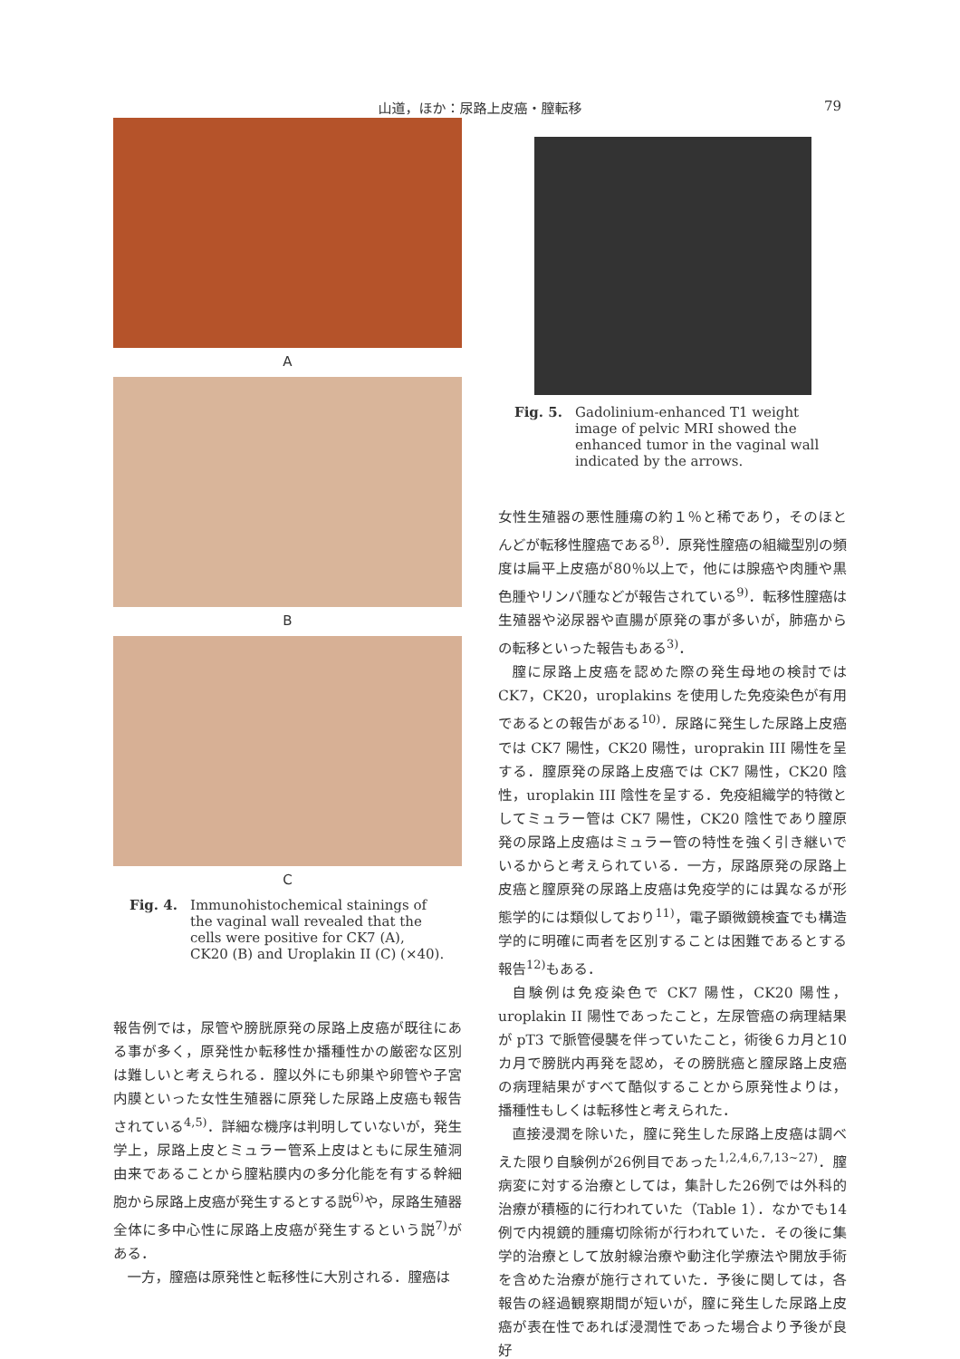山道，ほか：尿路上皮癌・膣転移 79
A
B
C
Fig. 4. Immunohistochemical stainings of the vaginal wall revealed that the cells were positive for CK7 (A), CK20 (B) and Uroplakin II (C) (×40).
報告例では，尿管や膀胱原発の尿路上皮癌が既往にある事が多く，原発性か転移性か播種性かの厳密な区別は難しいと考えられる．膣以外にも卵巣や卵管や子宮内膜といった女性生殖器に原発した尿路上皮癌も報告されている<sup>4,5)</sup>．詳細な機序は判明していないが，発生学上，尿路上皮とミュラー管系上皮はともに尿生殖洞由来であることから膣粘膜内の多分化能を有する幹細胞から尿路上皮癌が発生するとする説<sup>6)</sup>や，尿路生殖器全体に多中心性に尿路上皮癌が発生するという説<sup>7)</sup>がある．
一方，膣癌は原発性と転移性に大別される．膣癌は
Fig. 5. Gadolinium-enhanced T1 weight image of pelvic MRI showed the enhanced tumor in the vaginal wall indicated by the arrows.
女性生殖器の悪性腫瘍の約１％と稀であり，そのほとんどが転移性膣癌である<sup>8)</sup>．原発性膣癌の組織型別の頻度は扁平上皮癌が80％以上で，他には腺癌や肉腫や黒色腫やリンパ腫などが報告されている<sup>9)</sup>．転移性膣癌は生殖器や泌尿器や直腸が原発の事が多いが，肺癌からの転移といった報告もある<sup>3)</sup>．
膣に尿路上皮癌を認めた際の発生母地の検討ではCK7，CK20，uroplakins を使用した免疫染色が有用であるとの報告がある<sup>10)</sup>．尿路に発生した尿路上皮癌では CK7 陽性，CK20 陽性，uroprakin III 陽性を呈する．膣原発の尿路上皮癌では CK7 陽性，CK20 陰性，uroplakin III 陰性を呈する．免疫組織学的特徴としてミュラー管は CK7 陽性，CK20 陰性であり膣原発の尿路上皮癌はミュラー管の特性を強く引き継いでいるからと考えられている．一方，尿路原発の尿路上皮癌と膣原発の尿路上皮癌は免疫学的には異なるが形態学的には類似しており<sup>11)</sup>，電子顕微鏡検査でも構造学的に明確に両者を区別することは困難であるとする報告<sup>12)</sup>もある．
自験例は免疫染色で CK7 陽性，CK20 陽性，uroplakin II 陽性であったこと，左尿管癌の病理結果が pT3 で脈管侵襲を伴っていたこと，術後６カ月と10カ月で膀胱内再発を認め，その膀胱癌と膣尿路上皮癌の病理結果がすべて酷似することから原発性よりは，播種性もしくは転移性と考えられた．
直接浸潤を除いた，膣に発生した尿路上皮癌は調べえた限り自験例が26例目であった<sup>1,2,4,6,7,13~27)</sup>．膣病変に対する治療としては，集計した26例では外科的治療が積極的に行われていた（Table 1）．なかでも14例で内視鏡的腫瘍切除術が行われていた．その後に集学的治療として放射線治療や動注化学療法や開放手術を含めた治療が施行されていた．予後に関しては，各報告の経過観察期間が短いが，膣に発生した尿路上皮癌が表在性であれば浸潤性であった場合より予後が良好